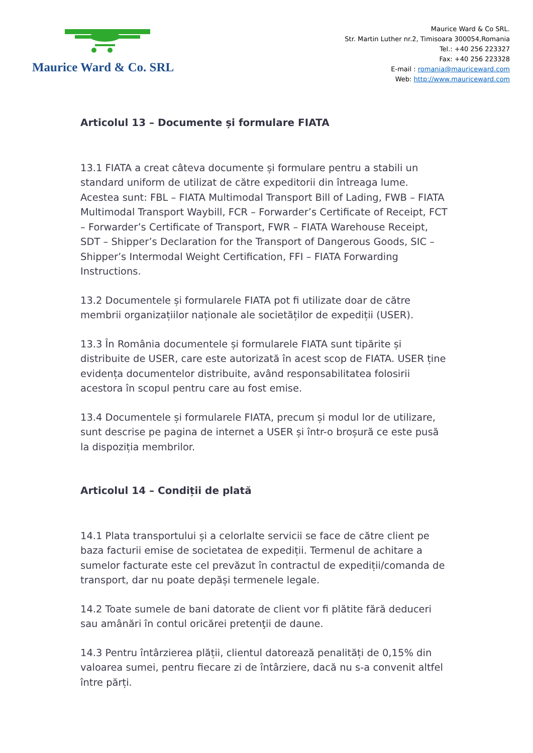Maurice Ward & Co. SRL
Maurice Ward & Co SRL.
Str. Martin Luther nr.2, Timisoara 300054,Romania
Tel.: +40 256 223327
Fax: +40 256 223328
E-mail : romania@mauriceward.com
Web: http://www.mauriceward.com
Articolul 13 – Documente și formulare FIATA
13.1 FIATA a creat câteva documente și formulare pentru a stabili un standard uniform de utilizat de către expeditorii din întreaga lume. Acestea sunt: FBL – FIATA Multimodal Transport Bill of Lading, FWB – FIATA Multimodal Transport Waybill, FCR – Forwarder’s Certificate of Receipt, FCT – Forwarder’s Certificate of Transport, FWR – FIATA Warehouse Receipt, SDT – Shipper’s Declaration for the Transport of Dangerous Goods, SIC – Shipper’s Intermodal Weight Certification, FFI – FIATA Forwarding Instructions.
13.2 Documentele și formularele FIATA pot fi utilizate doar de către membrii organizațiilor naționale ale societăților de expediții (USER).
13.3 În România documentele și formularele FIATA sunt tipărite și distribuite de USER, care este autorizată în acest scop de FIATA. USER ține evidența documentelor distribuite, având responsabilitatea folosirii acestora în scopul pentru care au fost emise.
13.4 Documentele și formularele FIATA, precum și modul lor de utilizare, sunt descrise pe pagina de internet a USER și într-o broșură ce este pusă la dispoziția membrilor.
Articolul 14 – Condiții de plată
14.1 Plata transportului și a celorlalte servicii se face de către client pe baza facturii emise de societatea de expediții. Termenul de achitare a sumelor facturate este cel prevăzut în contractul de expediții/comanda de transport, dar nu poate depăși termenele legale.
14.2 Toate sumele de bani datorate de client vor fi plătite fără deduceri sau amânări în contul oricărei pretenţii de daune.
14.3 Pentru întârzierea plății, clientul datorează penalități de 0,15% din valoarea sumei, pentru fiecare zi de întârziere, dacă nu s-a convenit altfel între părți.